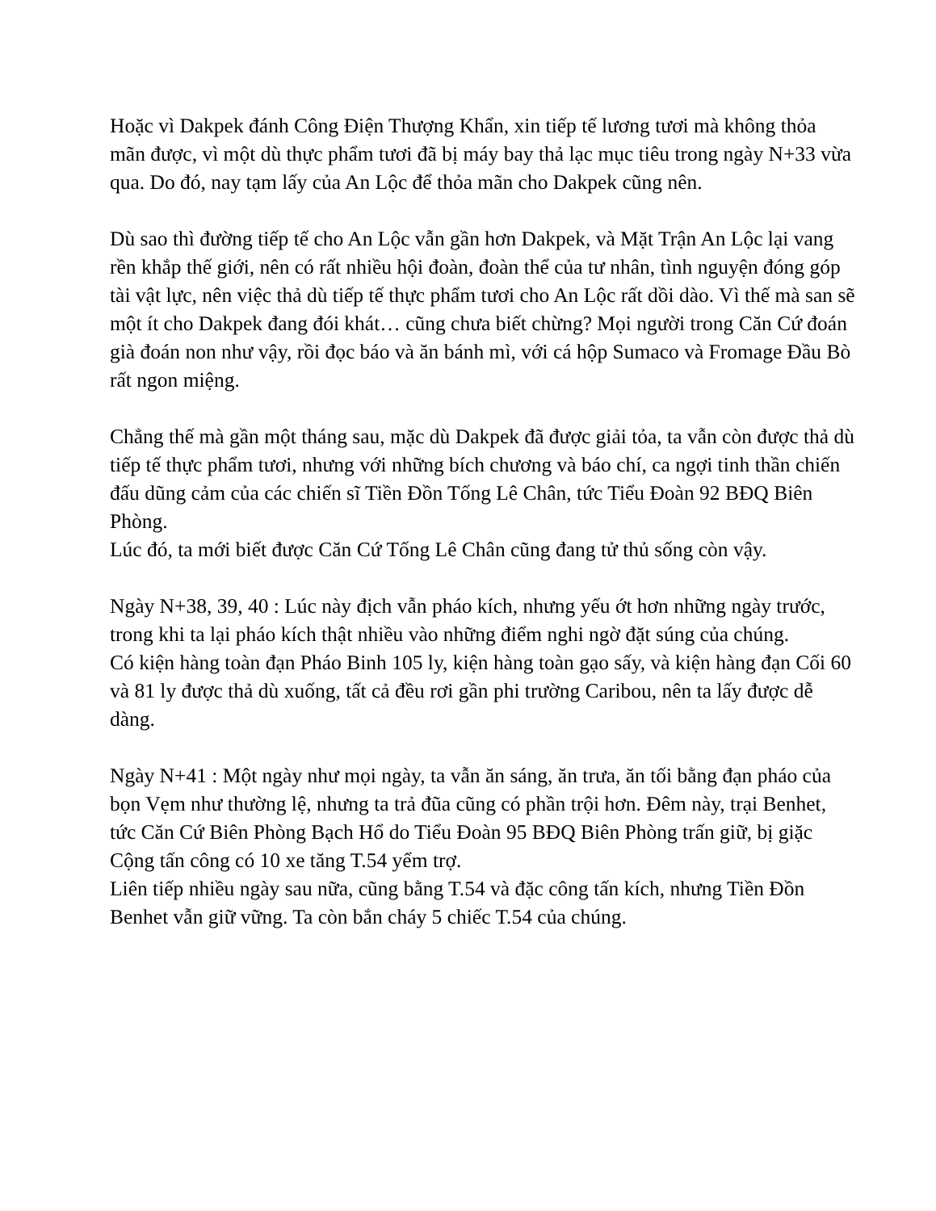Hoặc vì Dakpek đánh Công Điện Thượng Khẩn, xin tiếp tế lương tươi mà không thỏa mãn được, vì một dù thực phẩm tươi đã bị máy bay thả lạc mục tiêu trong ngày N+33 vừa qua. Do đó, nay tạm lấy của An Lộc để thỏa mãn cho Dakpek cũng nên.
Dù sao thì đường tiếp tế cho An Lộc vẫn gần hơn Dakpek, và Mặt Trận An Lộc lại vang rền khắp thế giới, nên có rất nhiều hội đoàn, đoàn thể của tư nhân, tình nguyện đóng góp tài vật lực, nên việc thả dù tiếp tế thực phẩm tươi cho An Lộc rất dồi dào. Vì thế mà san sẽ một ít cho Dakpek đang đói khát… cũng chưa biết chừng? Mọi người trong Căn Cứ đoán già đoán non như vậy, rồi đọc báo và ăn bánh mì, với cá hộp Sumaco và Fromage Đầu Bò rất ngon miệng.
Chẳng thế mà gần một tháng sau, mặc dù Dakpek đã được giải tỏa, ta vẫn còn được thả dù tiếp tế thực phẩm tươi, nhưng với những bích chương và báo chí, ca ngợi tinh thần chiến đấu dũng cảm của các chiến sĩ Tiền Đồn Tống Lê Chân, tức Tiểu Đoàn 92 BĐQ Biên Phòng.
Lúc đó, ta mới biết được Căn Cứ Tống Lê Chân cũng đang tử thủ sống còn vậy.
Ngày N+38, 39, 40 : Lúc này địch vẫn pháo kích, nhưng yếu ớt hơn những ngày trước, trong khi ta lại pháo kích thật nhiều vào những điểm nghi ngờ đặt súng của chúng.
Có kiện hàng toàn đạn Pháo Binh 105 ly, kiện hàng toàn gạo sấy, và kiện hàng đạn Cối 60 và 81 ly được thả dù xuống, tất cả đều rơi gần phi trường Caribou, nên ta lấy được dễ dàng.
Ngày N+41 : Một ngày như mọi ngày, ta vẫn ăn sáng, ăn trưa, ăn tối bằng đạn pháo của bọn Vẹm như thường lệ, nhưng ta trả đũa cũng có phần trội hơn. Đêm này, trại Benhet, tức Căn Cứ Biên Phòng Bạch Hổ do Tiểu Đoàn 95 BĐQ Biên Phòng trấn giữ, bị giặc Cộng tấn công có 10 xe tăng T.54 yểm trợ.
Liên tiếp nhiều ngày sau nữa, cũng bằng T.54 và đặc công tấn kích, nhưng Tiền Đồn Benhet vẫn giữ vững. Ta còn bắn cháy 5 chiếc T.54 của chúng.